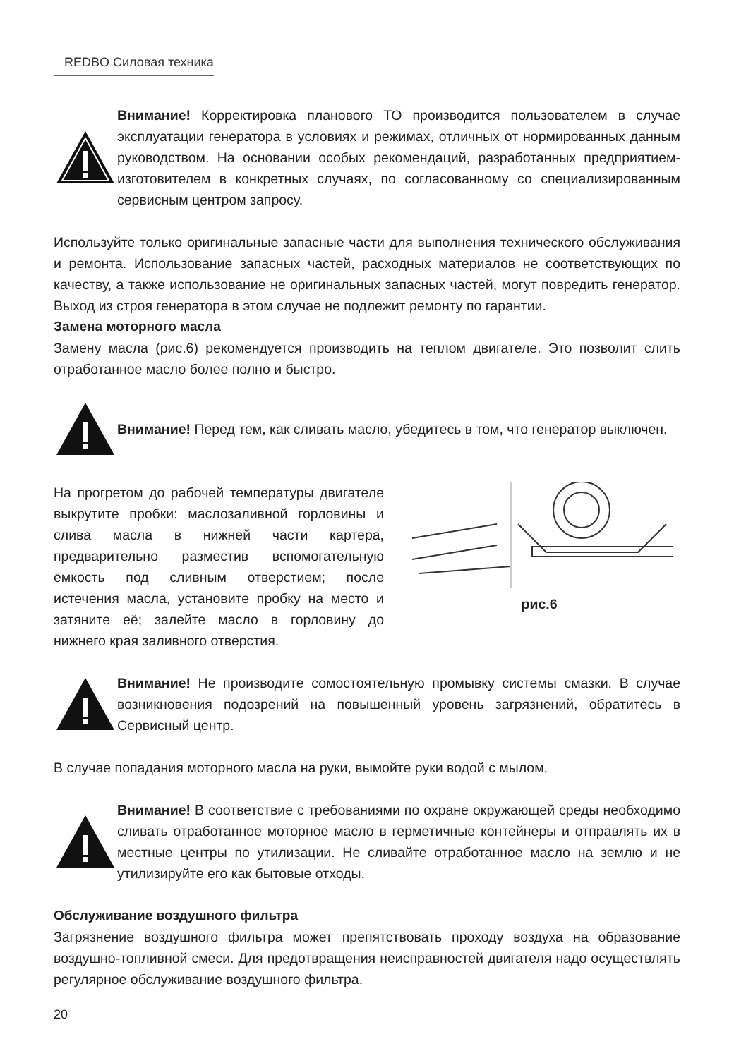REDBO Силовая техника
Внимание! Корректировка планового ТО производится пользователем в случае эксплуатации генератора в условиях и режимах, отличных от нормированных данным руководством. На основании особых рекомендаций, разработанных предприятием-изготовителем в конкретных случаях, по согласованному со специализированным сервисным центром запросу.
Используйте только оригинальные запасные части для выполнения технического обслуживания и ремонта. Использование запасных частей, расходных материалов не соответствующих по качеству, а также использование не оригинальных запасных частей, могут повредить генератор. Выход из строя генератора в этом случае не подлежит ремонту по гарантии.
Замена моторного масла
Замену масла (рис.6) рекомендуется производить на теплом двигателе. Это позволит слить отработанное масло более полно и быстро.
Внимание! Перед тем, как сливать масло, убедитесь в том, что генератор выключен.
На прогретом до рабочей температуры двигателе выкрутите пробки: маслозаливной горловины и слива масла в нижней части картера, предварительно разместив вспомогательную ёмкость под сливным отверстием; после истечения масла, установите пробку на место и затяните её; залейте масло в горловину до нижнего края заливного отверстия.
рис.6
Внимание! Не производите сомостоятельную промывку системы смазки. В случае возникновения подозрений на повышенный уровень загрязнений, обратитесь в Сервисный центр.
В случае попадания моторного масла на руки, вымойте руки водой с мылом.
Внимание! В соответствие с требованиями по охране окружающей среды необходимо сливать отработанное моторное масло в герметичные контейнеры и отправлять их в местные центры по утилизации. Не сливайте отработанное масло на землю и не утилизируйте его как бытовые отходы.
Обслуживание воздушного фильтра
Загрязнение воздушного фильтра может препятствовать проходу воздуха на образование воздушно-топливной смеси. Для предотвращения неисправностей двигателя надо осуществлять регулярное обслуживание воздушного фильтра.
20